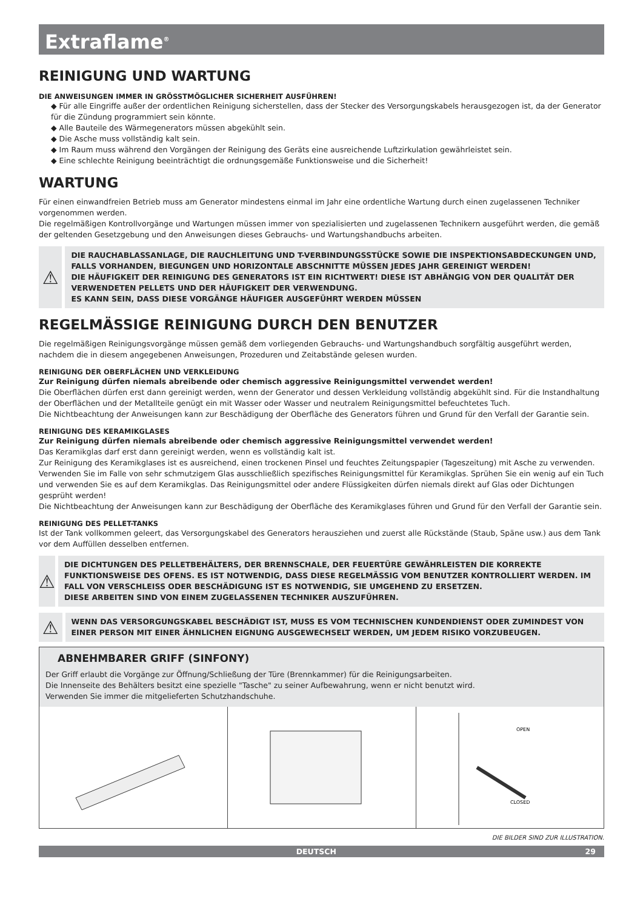Extraflame<sup>®</sup>
REINIGUNG UND WARTUNG
DIE ANWEISUNGEN IMMER IN GRÖSSTMÖGLICHER SICHERHEIT AUSFÜHREN!
◆ Für alle Eingriffe außer der ordentlichen Reinigung sicherstellen, dass der Stecker des Versorgungskabels herausgezogen ist, da der Generator für die Zündung programmiert sein könnte.
◆ Alle Bauteile des Wärmegenerators müssen abgekühlt sein.
◆ Die Asche muss vollständig kalt sein.
◆ Im Raum muss während den Vorgängen der Reinigung des Geräts eine ausreichende Luftzirkulation gewährleistet sein.
◆ Eine schlechte Reinigung beeinträchtigt die ordnungsgemäße Funktionsweise und die Sicherheit!
WARTUNG
Für einen einwandfreien Betrieb muss am Generator mindestens einmal im Jahr eine ordentliche Wartung durch einen zugelassenen Techniker vorgenommen werden.
Die regelmäßigen Kontrollvorgänge und Wartungen müssen immer von spezialisierten und zugelassenen Technikern ausgeführt werden, die gemäß der geltenden Gesetzgebung und den Anweisungen dieses Gebrauchs- und Wartungshandbuchs arbeiten.
⚠
DIE RAUCHABLASSANLAGE, DIE RAUCHLEITUNG UND T-VERBINDUNGSSTÜCKE SOWIE DIE INSPEKTIONSABDECKUNGEN UND, FALLS VORHANDEN, BIEGUNGEN UND HORIZONTALE ABSCHNITTE MÜSSEN JEDES JAHR GEREINIGT WERDEN!
DIE HÄUFIGKEIT DER REINIGUNG DES GENERATORS IST EIN RICHTWERT! DIESE IST ABHÄNGIG VON DER QUALITÄT DER VERWENDETEN PELLETS UND DER HÄUFIGKEIT DER VERWENDUNG.
ES KANN SEIN, DASS DIESE VORGÄNGE HÄUFIGER AUSGEFÜHRT WERDEN MÜSSEN
REGELMÄSSIGE REINIGUNG DURCH DEN BENUTZER
Die regelmäßigen Reinigungsvorgänge müssen gemäß dem vorliegenden Gebrauchs- und Wartungshandbuch sorgfältig ausgeführt werden, nachdem die in diesem angegebenen Anweisungen, Prozeduren und Zeitabstände gelesen wurden.
REINIGUNG DER OBERFLÄCHEN UND VERKLEIDUNG
Zur Reinigung dürfen niemals abreibende oder chemisch aggressive Reinigungsmittel verwendet werden!
Die Oberflächen dürfen erst dann gereinigt werden, wenn der Generator und dessen Verkleidung vollständig abgekühlt sind. Für die Instandhaltung der Oberflächen und der Metallteile genügt ein mit Wasser oder Wasser und neutralem Reinigungsmittel befeuchtetes Tuch.
Die Nichtbeachtung der Anweisungen kann zur Beschädigung der Oberfläche des Generators führen und Grund für den Verfall der Garantie sein.
REINIGUNG DES KERAMIKGLASES
Zur Reinigung dürfen niemals abreibende oder chemisch aggressive Reinigungsmittel verwendet werden!
Das Keramikglas darf erst dann gereinigt werden, wenn es vollständig kalt ist.
Zur Reinigung des Keramikglases ist es ausreichend, einen trockenen Pinsel und feuchtes Zeitungspapier (Tageszeitung) mit Asche zu verwenden. Verwenden Sie im Falle von sehr schmutzigem Glas ausschließlich spezifisches Reinigungsmittel für Keramikglas. Sprühen Sie ein wenig auf ein Tuch und verwenden Sie es auf dem Keramikglas. Das Reinigungsmittel oder andere Flüssigkeiten dürfen niemals direkt auf Glas oder Dichtungen gesprüht werden!
Die Nichtbeachtung der Anweisungen kann zur Beschädigung der Oberfläche des Keramikglases führen und Grund für den Verfall der Garantie sein.
REINIGUNG DES PELLET-TANKS
Ist der Tank vollkommen geleert, das Versorgungskabel des Generators herausziehen und zuerst alle Rückstände (Staub, Späne usw.) aus dem Tank vor dem Auffüllen desselben entfernen.
⚠
DIE DICHTUNGEN DES PELLETBEHÄLTERS, DER BRENNSCHALE, DER FEUERTÜRE GEWÄHRLEISTEN DIE KORREKTE FUNKTIONSWEISE DES OFENS. ES IST NOTWENDIG, DASS DIESE REGELMÄSSIG VOM BENUTZER KONTROLLIERT WERDEN. IM FALL VON VERSCHLEISS ODER BESCHÄDIGUNG IST ES NOTWENDIG, SIE UMGEHEND ZU ERSETZEN.
DIESE ARBEITEN SIND VON EINEM ZUGELASSENEN TECHNIKER AUSZUFÜHREN.
⚠
WENN DAS VERSORGUNGSKABEL BESCHÄDIGT IST, MUSS ES VOM TECHNISCHEN KUNDENDIENST ODER ZUMINDEST VON EINER PERSON MIT EINER ÄHNLICHEN EIGNUNG AUSGEWECHSELT WERDEN, UM JEDEM RISIKO VORZUBEUGEN.
ABNEHMBARER GRIFF (SINFONY)
Der Griff erlaubt die Vorgänge zur Öffnung/Schließung der Türe (Brennkammer) für die Reinigungsarbeiten.
Die Innenseite des Behälters besitzt eine spezielle "Tasche" zu seiner Aufbewahrung, wenn er nicht benutzt wird.
Verwenden Sie immer die mitgelieferten Schutzhandschuhe.
OPEN
CLOSED
DIE BILDER SIND ZUR ILLUSTRATION.
DEUTSCH 29